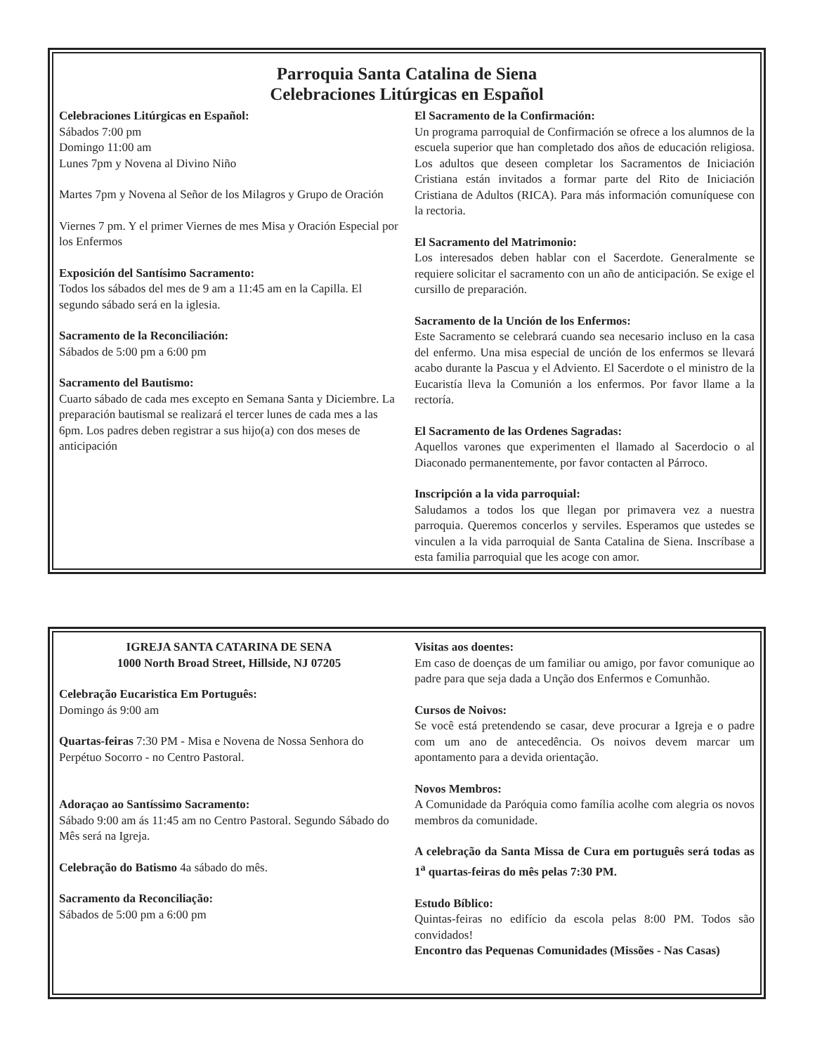Parroquia Santa Catalina de Siena
Celebraciones Litúrgicas en Español
Celebraciones Litúrgicas en Español:
Sábados 7:00 pm
Domingo 11:00 am
Lunes 7pm y Novena al Divino Niño
Martes 7pm y Novena al Señor de los Milagros y Grupo de Oración
Viernes 7 pm. Y el primer Viernes de mes Misa y Oración Especial por los Enfermos
Exposición del Santísimo Sacramento:
Todos los sábados del mes de 9 am a 11:45 am en la Capilla. El segundo sábado será en la iglesia.
Sacramento de la Reconciliación:
Sábados de 5:00 pm a 6:00 pm
Sacramento del Bautismo:
Cuarto sábado de cada mes excepto en Semana Santa y Diciembre. La preparación bautismal se realizará el tercer lunes de cada mes a las 6pm. Los padres deben registrar a sus hijo(a) con dos meses de anticipación
El Sacramento de la Confirmación:
Un programa parroquial de Confirmación se ofrece a los alumnos de la escuela superior que han completado dos años de educación religiosa. Los adultos que deseen completar los Sacramentos de Iniciación Cristiana están invitados a formar parte del Rito de Iniciación Cristiana de Adultos (RICA). Para más información comuníquese con la rectoria.
El Sacramento del Matrimonio:
Los interesados deben hablar con el Sacerdote. Generalmente se requiere solicitar el sacramento con un año de anticipación. Se exige el cursillo de preparación.
Sacramento de la Unción de los Enfermos:
Este Sacramento se celebrará cuando sea necesario incluso en la casa del enfermo. Una misa especial de unción de los enfermos se llevará acabo durante la Pascua y el Adviento. El Sacerdote o el ministro de la Eucaristía lleva la Comunión a los enfermos. Por favor llame a la rectoría.
El Sacramento de las Ordenes Sagradas:
Aquellos varones que experimenten el llamado al Sacerdocio o al Diaconado permanentemente, por favor contacten al Párroco.
Inscripción a la vida parroquial:
Saludamos a todos los que llegan por primavera vez a nuestra parroquia. Queremos concerlos y serviles. Esperamos que ustedes se vinculen a la vida parroquial de Santa Catalina de Siena. Inscríbase a esta familia parroquial que les acoge con amor.
IGREJA SANTA CATARINA DE SENA
1000 North Broad Street, Hillside, NJ 07205
Celebração Eucaristica Em Português:
Domingo ás 9:00 am
Quartas-feiras 7:30 PM - Misa e Novena de Nossa Senhora do Perpétuo Socorro - no Centro Pastoral.
Adoraçao ao Santíssimo Sacramento:
Sábado 9:00 am ás 11:45 am no Centro Pastoral. Segundo Sábado do Mês será na Igreja.
Celebração do Batismo 4a sábado do mês.
Sacramento da Reconciliação:
Sábados de 5:00 pm a 6:00 pm
Visitas aos doentes:
Em caso de doenças de um familiar ou amigo, por favor comunique ao padre para que seja dada a Unção dos Enfermos e Comunhão.
Cursos de Noivos:
Se você está pretendendo se casar, deve procurar a Igreja e o padre com um ano de antecedência. Os noivos devem marcar um apontamento para a devida orientação.
Novos Membros:
A Comunidade da Paróquia como família acolhe com alegria os novos membros da comunidade.
A celebração da Santa Missa de Cura em português será todas as 1<sup>a</sup> quartas-feiras do mês pelas 7:30 PM.
Estudo Bíblico:
Quintas-feiras no edifício da escola pelas 8:00 PM. Todos são convidados!
Encontro das Pequenas Comunidades (Missões - Nas Casas)